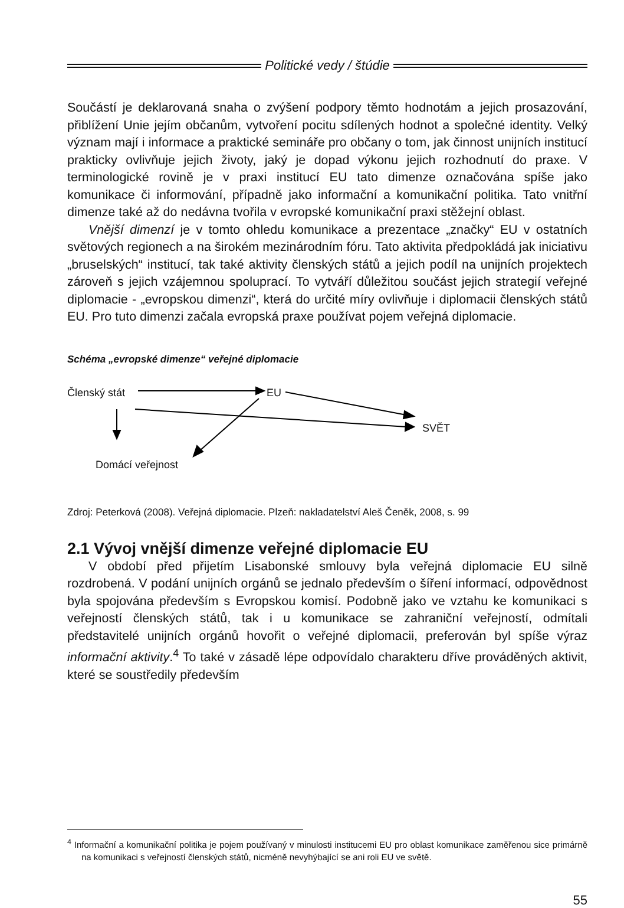Politické vedy / štúdie
Součástí je deklarovaná snaha o zvýšení podpory těmto hodnotám a jejich prosazování, přiblížení Unie jejím občanům, vytvoření pocitu sdílených hodnot a společné identity. Velký význam mají i informace a praktické semináře pro občany o tom, jak činnost unijních institucí prakticky ovlivňuje jejich životy, jaký je dopad výkonu jejich rozhodnutí do praxe. V terminologické rovině je v praxi institucí EU tato dimenze označována spíše jako komunikace či informování, případně jako informační a komunikační politika. Tato vnitřní dimenze také až do nedávna tvořila v evropské komunikační praxi stěžejní oblast.
Vnější dimenzí je v tomto ohledu komunikace a prezentace „značky“ EU v ostatních světových regionech a na širokém mezinárodním fóru. Tato aktivita předpokládá jak iniciativu „bruselských“ institucí, tak také aktivity členských států a jejich podíl na unijních projektech zároveň s jejich vzájemnou spoluprací. To vytváří důležitou součást jejich strategií veřejné diplomacie - „evropskou dimenzi“, která do určité míry ovlivňuje i diplomacii členských států EU. Pro tuto dimenzi začala evropská praxe používat pojem veřejná diplomacie.
Schéma „evropské dimenze“ veřejné diplomacie
Členský stát EU
SVĚT
Domácí veřejnost
Zdroj: Peterková (2008). Veřejná diplomacie. Plzeň: nakladatelství Aleš Čeněk, 2008, s. 99
2.1 Vývoj vnější dimenze veřejné diplomacie EU
V období před přijetím Lisabonské smlouvy byla veřejná diplomacie EU silně rozdrobená. V podání unijních orgánů se jednalo především o šíření informací, odpovědnost byla spojována především s Evropskou komisí. Podobně jako ve vztahu ke komunikaci s veřejností členských států, tak i u komunikace se zahraniční veřejností, odmítali představitelé unijních orgánů hovořit o veřejné diplomacii, preferován byl spíše výraz informační aktivity.<sup>4</sup> To také v zásadě lépe odpovídalo charakteru dříve prováděných aktivit, které se soustředily především
<sup>4</sup> Informační a komunikační politika je pojem používaný v minulosti institucemi EU pro oblast komunikace zaměřenou sice primárně na komunikaci s veřejností členských států, nicméně nevyhýbající se ani roli EU ve světě.
55